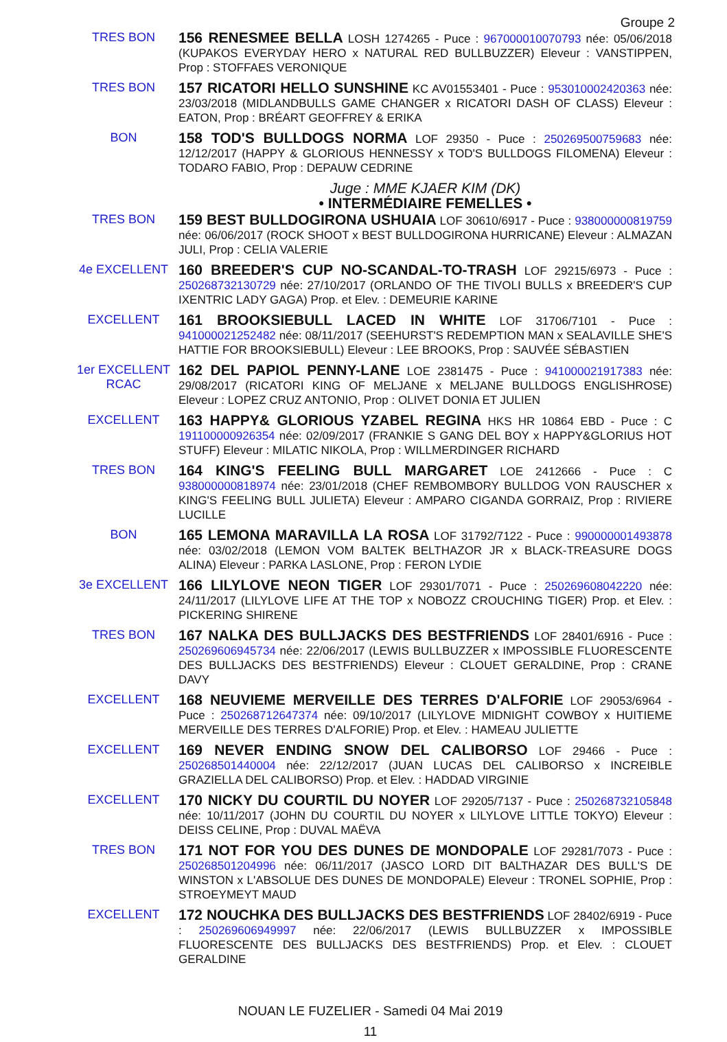Groupe 2
TRES BON
156 RENESMEE BELLA LOSH 1274265 - Puce : 967000010070793 née: 05/06/2018 (KUPAKOS EVERYDAY HERO x NATURAL RED BULLBUZZER) Eleveur : VANSTIPPEN, Prop : STOFFAES VERONIQUE
TRES BON
157 RICATORI HELLO SUNSHINE KC AV01553401 - Puce : 953010002420363 née: 23/03/2018 (MIDLANDBULLS GAME CHANGER x RICATORI DASH OF CLASS) Eleveur : EATON, Prop : BRÉART GEOFFREY & ERIKA
BON
158 TOD'S BULLDOGS NORMA LOF 29350 - Puce : 250269500759683 née: 12/12/2017 (HAPPY & GLORIOUS HENNESSY x TOD'S BULLDOGS FILOMENA) Eleveur : TODARO FABIO, Prop : DEPAUW CEDRINE
Juge : MME KJAER KIM (DK)
• INTERMÉDIAIRE FEMELLES •
TRES BON
159 BEST BULLDOGIRONA USHUAIA LOF 30610/6917 - Puce : 938000000819759 née: 06/06/2017 (ROCK SHOOT x BEST BULLDOGIRONA HURRICANE) Eleveur : ALMAZAN JULI, Prop : CELIA VALERIE
4e EXCELLENT
160 BREEDER'S CUP NO-SCANDAL-TO-TRASH LOF 29215/6973 - Puce : 250268732130729 née: 27/10/2017 (ORLANDO OF THE TIVOLI BULLS x BREEDER'S CUP IXENTRIC LADY GAGA) Prop. et Elev. : DEMEURIE KARINE
EXCELLENT
161 BROOKSIEBULL LACED IN WHITE LOF 31706/7101 - Puce : 941000021252482 née: 08/11/2017 (SEEHURST'S REDEMPTION MAN x SEALAVILLE SHE'S HATTIE FOR BROOKSIEBULL) Eleveur : LEE BROOKS, Prop : SAUVÉE SÉBASTIEN
1er EXCELLENT
RCAC
162 DEL PAPIOL PENNY-LANE LOE 2381475 - Puce : 941000021917383 née: 29/08/2017 (RICATORI KING OF MELJANE x MELJANE BULLDOGS ENGLISHROSE) Eleveur : LOPEZ CRUZ ANTONIO, Prop : OLIVET DONIA ET JULIEN
EXCELLENT
163 HAPPY& GLORIOUS YZABEL REGINA HKS HR 10864 EBD - Puce : C 191100000926354 née: 02/09/2017 (FRANKIE S GANG DEL BOY x HAPPY&GLORIUS HOT STUFF) Eleveur : MILATIC NIKOLA, Prop : WILLMERDINGER RICHARD
TRES BON
164 KING'S FEELING BULL MARGARET LOE 2412666 - Puce : C 938000000818974 née: 23/01/2018 (CHEF REMBOMBORY BULLDOG VON RAUSCHER x KING'S FEELING BULL JULIETA) Eleveur : AMPARO CIGANDA GORRAIZ, Prop : RIVIERE LUCILLE
BON
165 LEMONA MARAVILLA LA ROSA LOF 31792/7122 - Puce : 990000001493878 née: 03/02/2018 (LEMON VOM BALTEK BELTHAZOR JR x BLACK-TREASURE DOGS ALINA) Eleveur : PARKA LASLONE, Prop : FERON LYDIE
3e EXCELLENT
166 LILYLOVE NEON TIGER LOF 29301/7071 - Puce : 250269608042220 née: 24/11/2017 (LILYLOVE LIFE AT THE TOP x NOBOZZ CROUCHING TIGER) Prop. et Elev. : PICKERING SHIRENE
TRES BON
167 NALKA DES BULLJACKS DES BESTFRIENDS LOF 28401/6916 - Puce : 250269606945734 née: 22/06/2017 (LEWIS BULLBUZZER x IMPOSSIBLE FLUORESCENTE DES BULLJACKS DES BESTFRIENDS) Eleveur : CLOUET GERALDINE, Prop : CRANE DAVY
EXCELLENT
168 NEUVIEME MERVEILLE DES TERRES D'ALFORIE LOF 29053/6964 - Puce : 250268712647374 née: 09/10/2017 (LILYLOVE MIDNIGHT COWBOY x HUITIEME MERVEILLE DES TERRES D'ALFORIE) Prop. et Elev. : HAMEAU JULIETTE
EXCELLENT
169 NEVER ENDING SNOW DEL CALIBORSO LOF 29466 - Puce : 250268501440004 née: 22/12/2017 (JUAN LUCAS DEL CALIBORSO x INCREIBLE GRAZIELLA DEL CALIBORSO) Prop. et Elev. : HADDAD VIRGINIE
EXCELLENT
170 NICKY DU COURTIL DU NOYER LOF 29205/7137 - Puce : 250268732105848 née: 10/11/2017 (JOHN DU COURTIL DU NOYER x LILYLOVE LITTLE TOKYO) Eleveur : DEISS CELINE, Prop : DUVAL MAËVA
TRES BON
171 NOT FOR YOU DES DUNES DE MONDOPALE LOF 29281/7073 - Puce : 250268501204996 née: 06/11/2017 (JASCO LORD DIT BALTHAZAR DES BULL'S DE WINSTON x L'ABSOLUE DES DUNES DE MONDOPALE) Eleveur : TRONEL SOPHIE, Prop : STROEYMEYT MAUD
EXCELLENT
172 NOUCHKA DES BULLJACKS DES BESTFRIENDS LOF 28402/6919 - Puce : 250269606949997 née: 22/06/2017 (LEWIS BULLBUZZER x IMPOSSIBLE FLUORESCENTE DES BULLJACKS DES BESTFRIENDS) Prop. et Elev. : CLOUET GERALDINE
NOUAN LE FUZELIER - Samedi 04 Mai 2019
11